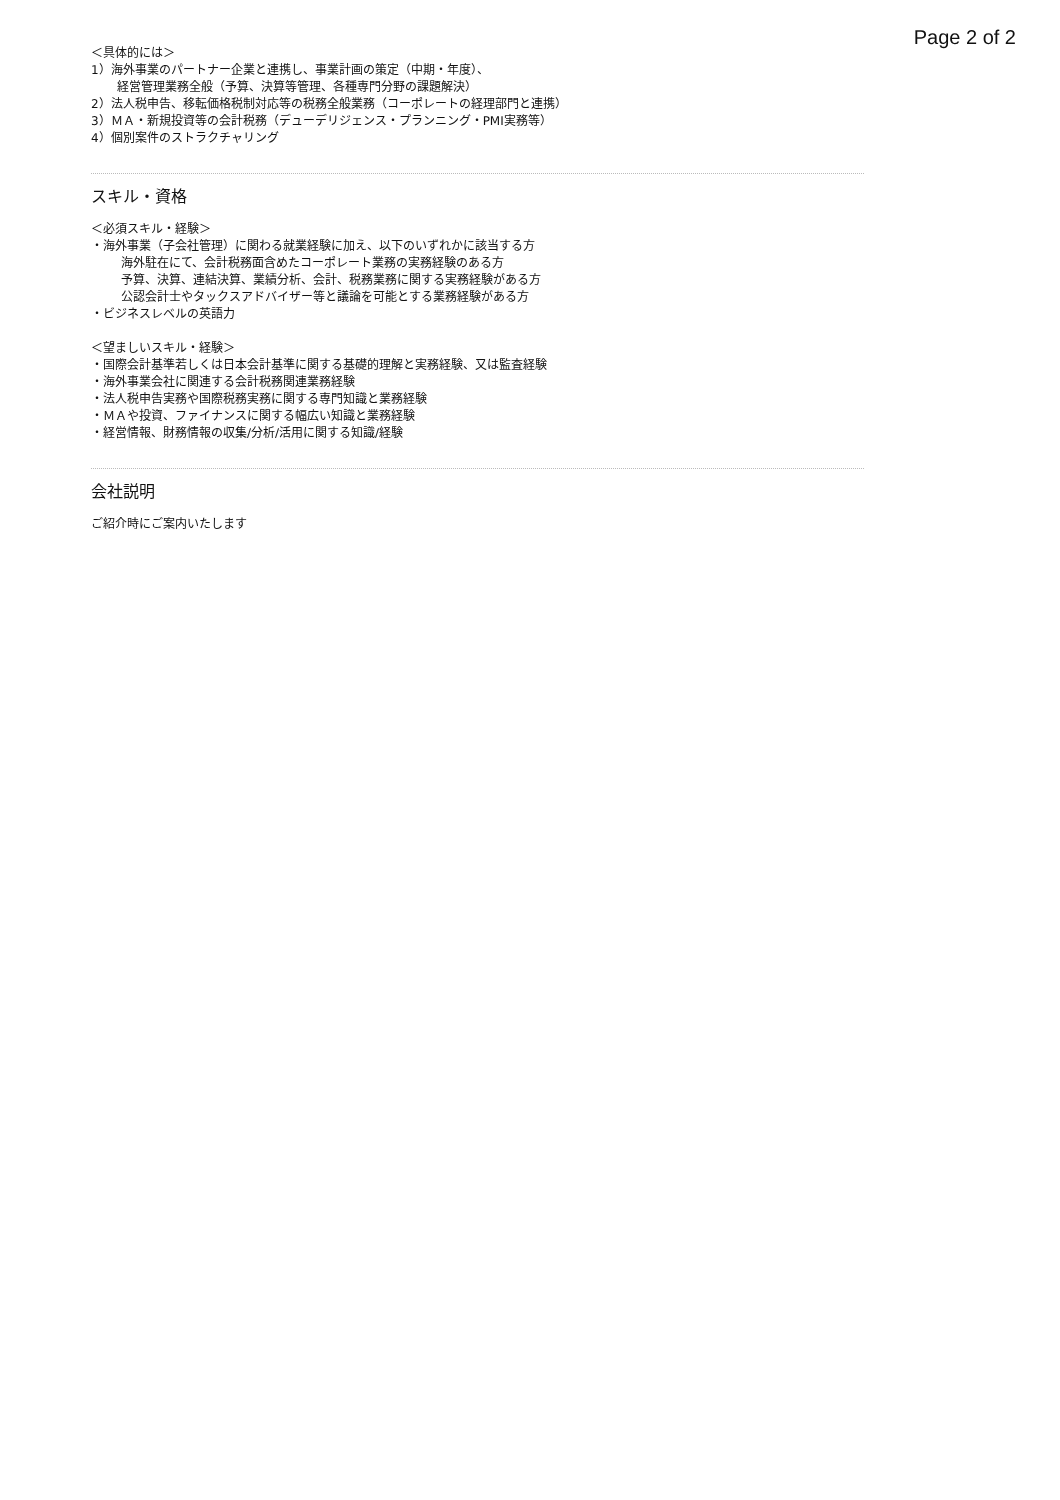Page 2 of 2
＜具体的には＞
1）海外事業のパートナー企業と連携し、事業計画の策定（中期・年度）、
経営管理業務全般（予算、決算等管理、各種専門分野の課題解決）
2）法人税申告、移転価格税制対応等の税務全般業務（コーポレートの経理部門と連携）
3）ＭＡ・新規投資等の会計税務（デューデリジェンス・プランニング・PMI実務等）
4）個別案件のストラクチャリング
スキル・資格
＜必須スキル・経験＞
・海外事業（子会社管理）に関わる就業経験に加え、以下のいずれかに該当する方
海外駐在にて、会計税務面含めたコーポレート業務の実務経験のある方
予算、決算、連結決算、業績分析、会計、税務業務に関する実務経験がある方
公認会計士やタックスアドバイザー等と議論を可能とする業務経験がある方
・ビジネスレベルの英語力
＜望ましいスキル・経験＞
・国際会計基準若しくは日本会計基準に関する基礎的理解と実務経験、又は監査経験
・海外事業会社に関連する会計税務関連業務経験
・法人税申告実務や国際税務実務に関する専門知識と業務経験
・ＭＡや投資、ファイナンスに関する幅広い知識と業務経験
・経営情報、財務情報の収集/分析/活用に関する知識/経験
会社説明
ご紹介時にご案内いたします